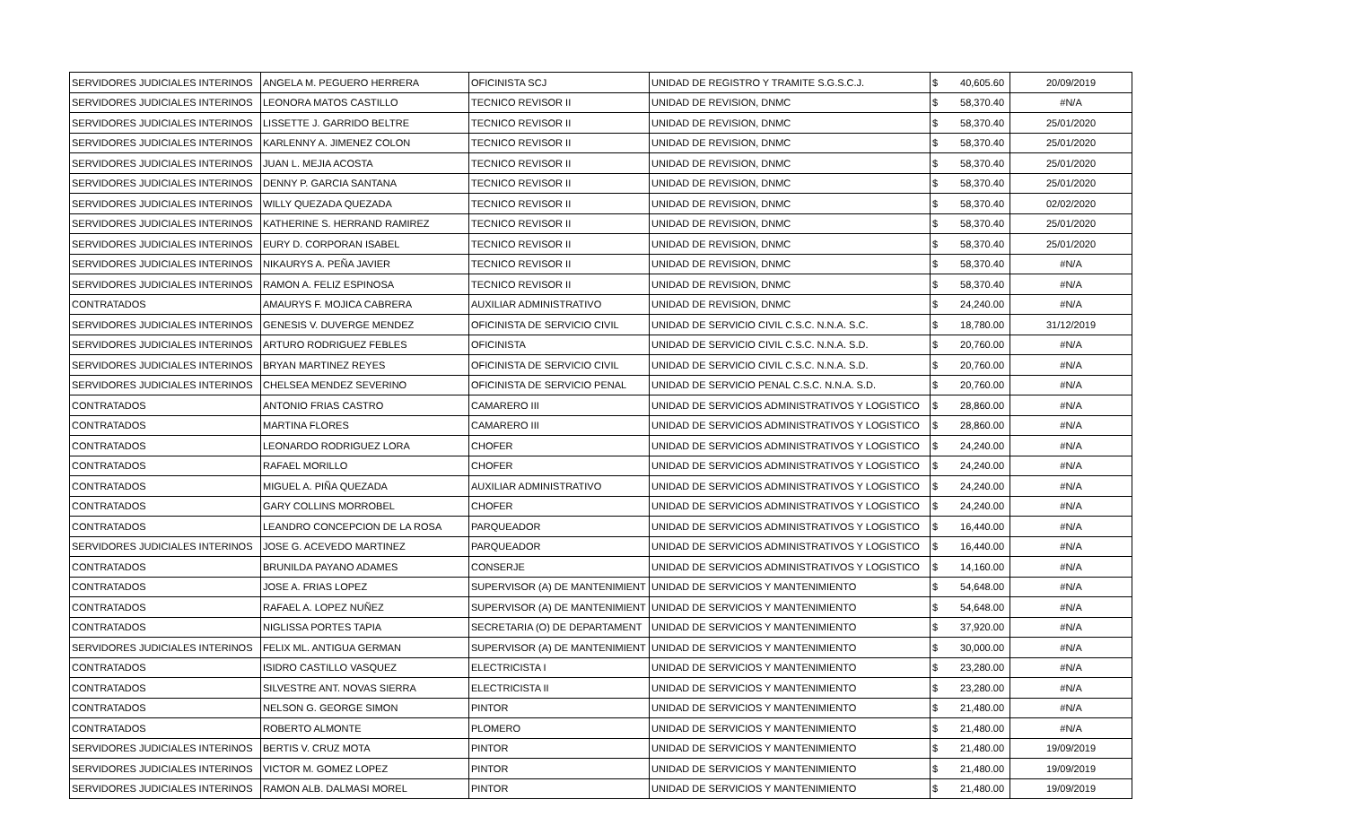| SERVIDORES JUDICIALES INTERINOS | ANGELA M. PEGUERO HERRERA | OFICINISTA SCJ | UNIDAD DE REGISTRO Y TRAMITE S.G.S.C.J. | $ | 40,605.60 | 20/09/2019 |
| SERVIDORES JUDICIALES INTERINOS | LEONORA MATOS CASTILLO | TECNICO REVISOR II | UNIDAD DE REVISION, DNMC | $ | 58,370.40 | #N/A |
| SERVIDORES JUDICIALES INTERINOS | LISSETTE J. GARRIDO BELTRE | TECNICO REVISOR II | UNIDAD DE REVISION, DNMC | $ | 58,370.40 | 25/01/2020 |
| SERVIDORES JUDICIALES INTERINOS | KARLENNY A. JIMENEZ COLON | TECNICO REVISOR II | UNIDAD DE REVISION, DNMC | $ | 58,370.40 | 25/01/2020 |
| SERVIDORES JUDICIALES INTERINOS | JUAN L. MEJIA ACOSTA | TECNICO REVISOR II | UNIDAD DE REVISION, DNMC | $ | 58,370.40 | 25/01/2020 |
| SERVIDORES JUDICIALES INTERINOS | DENNY P. GARCIA SANTANA | TECNICO REVISOR II | UNIDAD DE REVISION, DNMC | $ | 58,370.40 | 25/01/2020 |
| SERVIDORES JUDICIALES INTERINOS | WILLY QUEZADA QUEZADA | TECNICO REVISOR II | UNIDAD DE REVISION, DNMC | $ | 58,370.40 | 02/02/2020 |
| SERVIDORES JUDICIALES INTERINOS | KATHERINE S. HERRAND RAMIREZ | TECNICO REVISOR II | UNIDAD DE REVISION, DNMC | $ | 58,370.40 | 25/01/2020 |
| SERVIDORES JUDICIALES INTERINOS | EURY D. CORPORAN ISABEL | TECNICO REVISOR II | UNIDAD DE REVISION, DNMC | $ | 58,370.40 | 25/01/2020 |
| SERVIDORES JUDICIALES INTERINOS | NIKAURYS A. PEÑA JAVIER | TECNICO REVISOR II | UNIDAD DE REVISION, DNMC | $ | 58,370.40 | #N/A |
| SERVIDORES JUDICIALES INTERINOS | RAMON A. FELIZ ESPINOSA | TECNICO REVISOR II | UNIDAD DE REVISION, DNMC | $ | 58,370.40 | #N/A |
| CONTRATADOS | AMAURYS F. MOJICA CABRERA | AUXILIAR ADMINISTRATIVO | UNIDAD DE REVISION, DNMC | $ | 24,240.00 | #N/A |
| SERVIDORES JUDICIALES INTERINOS | GENESIS V. DUVERGE MENDEZ | OFICINISTA DE SERVICIO CIVIL | UNIDAD DE SERVICIO CIVIL C.S.C. N.N.A. S.C. | $ | 18,780.00 | 31/12/2019 |
| SERVIDORES JUDICIALES INTERINOS | ARTURO RODRIGUEZ FEBLES | OFICINISTA | UNIDAD DE SERVICIO CIVIL C.S.C. N.N.A. S.D. | $ | 20,760.00 | #N/A |
| SERVIDORES JUDICIALES INTERINOS | BRYAN MARTINEZ REYES | OFICINISTA DE SERVICIO CIVIL | UNIDAD DE SERVICIO CIVIL C.S.C. N.N.A. S.D. | $ | 20,760.00 | #N/A |
| SERVIDORES JUDICIALES INTERINOS | CHELSEA MENDEZ SEVERINO | OFICINISTA DE SERVICIO PENAL | UNIDAD DE SERVICIO PENAL C.S.C. N.N.A. S.D. | $ | 20,760.00 | #N/A |
| CONTRATADOS | ANTONIO FRIAS CASTRO | CAMARERO III | UNIDAD DE SERVICIOS ADMINISTRATIVOS Y LOGISTICO | $ | 28,860.00 | #N/A |
| CONTRATADOS | MARTINA FLORES | CAMARERO III | UNIDAD DE SERVICIOS ADMINISTRATIVOS Y LOGISTICO | $ | 28,860.00 | #N/A |
| CONTRATADOS | LEONARDO RODRIGUEZ LORA | CHOFER | UNIDAD DE SERVICIOS ADMINISTRATIVOS Y LOGISTICO | $ | 24,240.00 | #N/A |
| CONTRATADOS | RAFAEL MORILLO | CHOFER | UNIDAD DE SERVICIOS ADMINISTRATIVOS Y LOGISTICO | $ | 24,240.00 | #N/A |
| CONTRATADOS | MIGUEL A. PIÑA QUEZADA | AUXILIAR ADMINISTRATIVO | UNIDAD DE SERVICIOS ADMINISTRATIVOS Y LOGISTICO | $ | 24,240.00 | #N/A |
| CONTRATADOS | GARY COLLINS MORROBEL | CHOFER | UNIDAD DE SERVICIOS ADMINISTRATIVOS Y LOGISTICO | $ | 24,240.00 | #N/A |
| CONTRATADOS | LEANDRO CONCEPCION DE LA ROSA | PARQUEADOR | UNIDAD DE SERVICIOS ADMINISTRATIVOS Y LOGISTICO | $ | 16,440.00 | #N/A |
| SERVIDORES JUDICIALES INTERINOS | JOSE G. ACEVEDO MARTINEZ | PARQUEADOR | UNIDAD DE SERVICIOS ADMINISTRATIVOS Y LOGISTICO | $ | 16,440.00 | #N/A |
| CONTRATADOS | BRUNILDA PAYANO ADAMES | CONSERJE | UNIDAD DE SERVICIOS ADMINISTRATIVOS Y LOGISTICO | $ | 14,160.00 | #N/A |
| CONTRATADOS | JOSE A. FRIAS LOPEZ | SUPERVISOR (A) DE MANTENIMIENT | UNIDAD DE SERVICIOS Y MANTENIMIENTO | $ | 54,648.00 | #N/A |
| CONTRATADOS | RAFAEL A. LOPEZ NUÑEZ | SUPERVISOR (A) DE MANTENIMIENT | UNIDAD DE SERVICIOS Y MANTENIMIENTO | $ | 54,648.00 | #N/A |
| CONTRATADOS | NIGLISSA PORTES TAPIA | SECRETARIA (O) DE DEPARTAMENT | UNIDAD DE SERVICIOS Y MANTENIMIENTO | $ | 37,920.00 | #N/A |
| SERVIDORES JUDICIALES INTERINOS | FELIX ML. ANTIGUA GERMAN | SUPERVISOR (A) DE MANTENIMIENT | UNIDAD DE SERVICIOS Y MANTENIMIENTO | $ | 30,000.00 | #N/A |
| CONTRATADOS | ISIDRO CASTILLO VASQUEZ | ELECTRICISTA I | UNIDAD DE SERVICIOS Y MANTENIMIENTO | $ | 23,280.00 | #N/A |
| CONTRATADOS | SILVESTRE ANT. NOVAS SIERRA | ELECTRICISTA II | UNIDAD DE SERVICIOS Y MANTENIMIENTO | $ | 23,280.00 | #N/A |
| CONTRATADOS | NELSON G. GEORGE SIMON | PINTOR | UNIDAD DE SERVICIOS Y MANTENIMIENTO | $ | 21,480.00 | #N/A |
| CONTRATADOS | ROBERTO ALMONTE | PLOMERO | UNIDAD DE SERVICIOS Y MANTENIMIENTO | $ | 21,480.00 | #N/A |
| SERVIDORES JUDICIALES INTERINOS | BERTIS V. CRUZ MOTA | PINTOR | UNIDAD DE SERVICIOS Y MANTENIMIENTO | $ | 21,480.00 | 19/09/2019 |
| SERVIDORES JUDICIALES INTERINOS | VICTOR M. GOMEZ LOPEZ | PINTOR | UNIDAD DE SERVICIOS Y MANTENIMIENTO | $ | 21,480.00 | 19/09/2019 |
| SERVIDORES JUDICIALES INTERINOS | RAMON ALB. DALMASI MOREL | PINTOR | UNIDAD DE SERVICIOS Y MANTENIMIENTO | $ | 21,480.00 | 19/09/2019 |